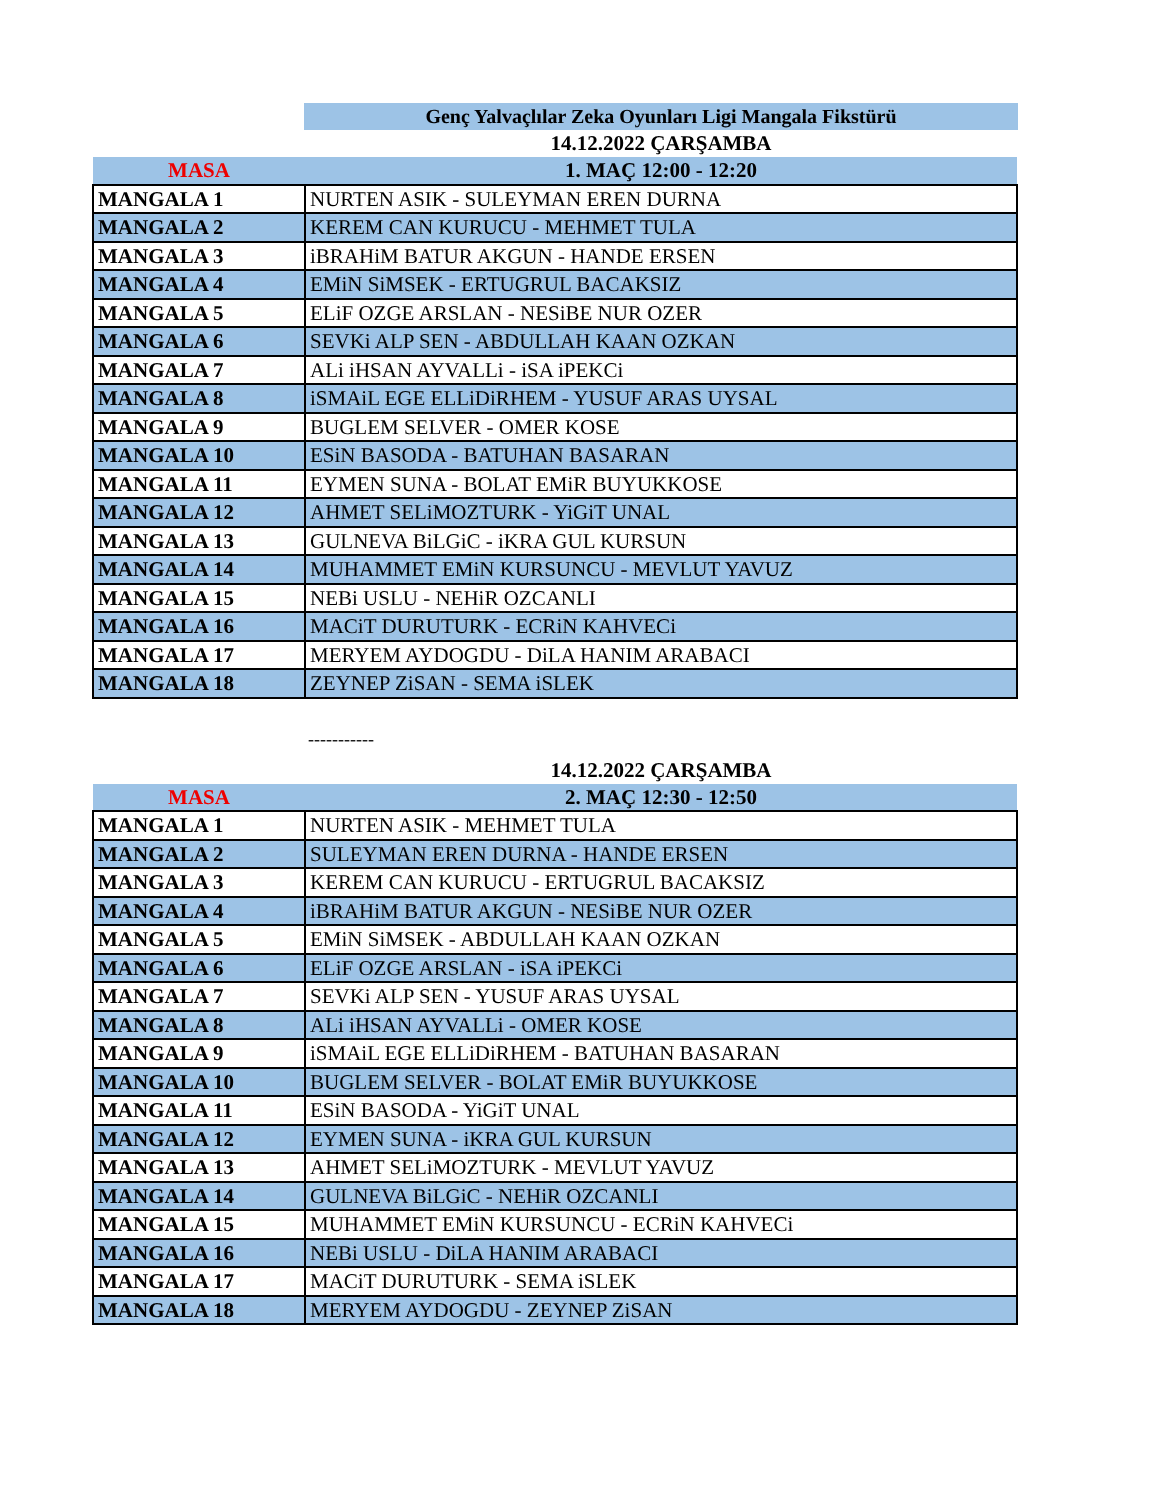Genç Yalvaçlılar Zeka Oyunları Ligi Mangala Fikstürü
14.12.2022 ÇARŞAMBA
| MASA | 1. MAÇ 12:00 - 12:20 |
| MANGALA 1 | NURTEN ASIK - SULEYMAN EREN DURNA |
| MANGALA 2 | KEREM CAN KURUCU - MEHMET TULA |
| MANGALA 3 | iBRAHiM BATUR AKGUN - HANDE ERSEN |
| MANGALA 4 | EMiN SiMSEK - ERTUGRUL BACAKSIZ |
| MANGALA 5 | ELiF OZGE ARSLAN - NESiBE NUR OZER |
| MANGALA 6 | SEVKi ALP SEN - ABDULLAH KAAN OZKAN |
| MANGALA 7 | ALi iHSAN AYVALLi - iSA iPEKCi |
| MANGALA 8 | iSMAiL EGE ELLiDiRHEM - YUSUF ARAS UYSAL |
| MANGALA 9 | BUGLEM SELVER - OMER KOSE |
| MANGALA 10 | ESiN BASODA - BATUHAN BASARAN |
| MANGALA 11 | EYMEN SUNA - BOLAT EMiR BUYUKKOSE |
| MANGALA 12 | AHMET SELiMOZTURK - YiGiT UNAL |
| MANGALA 13 | GULNEVA BiLGiC - iKRA GUL KURSUN |
| MANGALA 14 | MUHAMMET EMiN KURSUNCU - MEVLUT YAVUZ |
| MANGALA 15 | NEBi USLU - NEHiR OZCANLI |
| MANGALA 16 | MACiT DURUTURK - ECRiN KAHVECi |
| MANGALA 17 | MERYEM AYDOGDU - DiLA HANIM ARABACI |
| MANGALA 18 | ZEYNEP ZiSAN - SEMA iSLEK |
-----------
14.12.2022 ÇARŞAMBA
| MASA | 2. MAÇ 12:30 - 12:50 |
| MANGALA 1 | NURTEN ASIK - MEHMET TULA |
| MANGALA 2 | SULEYMAN EREN DURNA - HANDE ERSEN |
| MANGALA 3 | KEREM CAN KURUCU - ERTUGRUL BACAKSIZ |
| MANGALA 4 | iBRAHiM BATUR AKGUN - NESiBE NUR OZER |
| MANGALA 5 | EMiN SiMSEK - ABDULLAH KAAN OZKAN |
| MANGALA 6 | ELiF OZGE ARSLAN - iSA iPEKCi |
| MANGALA 7 | SEVKi ALP SEN - YUSUF ARAS UYSAL |
| MANGALA 8 | ALi iHSAN AYVALLi - OMER KOSE |
| MANGALA 9 | iSMAiL EGE ELLiDiRHEM - BATUHAN BASARAN |
| MANGALA 10 | BUGLEM SELVER - BOLAT EMiR BUYUKKOSE |
| MANGALA 11 | ESiN BASODA - YiGiT UNAL |
| MANGALA 12 | EYMEN SUNA - iKRA GUL KURSUN |
| MANGALA 13 | AHMET SELiMOZTURK - MEVLUT YAVUZ |
| MANGALA 14 | GULNEVA BiLGiC - NEHiR OZCANLI |
| MANGALA 15 | MUHAMMET EMiN KURSUNCU - ECRiN KAHVECi |
| MANGALA 16 | NEBi USLU - DiLA HANIM ARABACI |
| MANGALA 17 | MACiT DURUTURK - SEMA iSLEK |
| MANGALA 18 | MERYEM AYDOGDU - ZEYNEP ZiSAN |